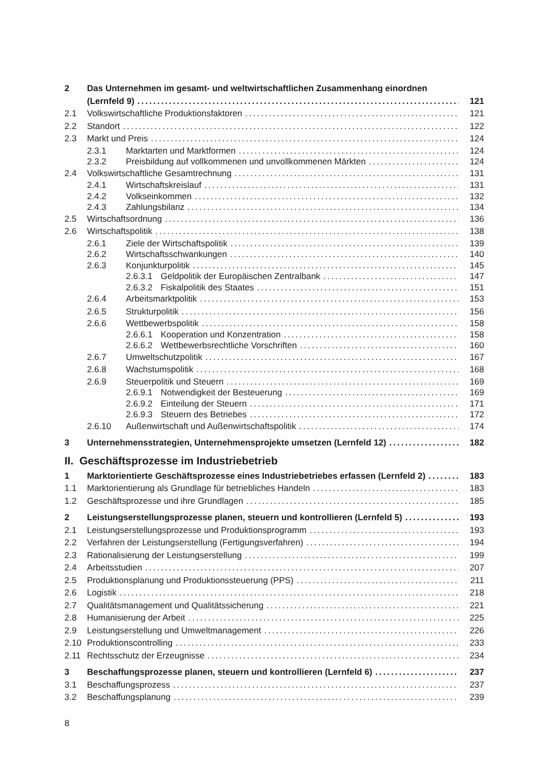2 Das Unternehmen im gesamt- und weltwirtschaftlichen Zusammenhang einordnen
(Lernfeld 9) 121
2.1 Volkswirtschaftliche Produktionsfaktoren 121
2.2 Standort 122
2.3 Markt und Preis 124
2.3.1 Marktarten und Marktformen 124
2.3.2 Preisbildung auf vollkommenen und unvollkommenen Märkten 124
2.4 Volkswirtschaftliche Gesamtrechnung 131
2.4.1 Wirtschaftskreislauf 131
2.4.2 Volkseinkommen 132
2.4.3 Zahlungsbilanz 134
2.5 Wirtschaftsordnung 136
2.6 Wirtschaftspolitik 138
2.6.1 Ziele der Wirtschaftspolitik 139
2.6.2 Wirtschaftsschwankungen 140
2.6.3 Konjunkturpolitik 145
2.6.3.1
Geldpolitik der Europäischen Zentralbank 147
2.6.3.2
Fiskalpolitik des Staates 151
2.6.4 Arbeitsmarktpolitik 153
2.6.5 Strukturpolitik 156
2.6.6 Wettbewerbspolitik 158
2.6.6.1
Kooperation und Konzentration 158
2.6.6.2
Wettbewerbsrechtliche Vorschriften 160
2.6.7 Umweltschutzpolitik 167
2.6.8 Wachstumspolitik 168
2.6.9 Steuerpolitik und Steuern 169
2.6.9.1
Notwendigkeit der Besteuerung 169
2.6.9.2
Einteilung der Steuern 171
2.6.9.3
Steuern des Betriebes 172
2.6.10 Außenwirtschaft und Außenwirtschaftspolitik 174
3 Unternehmensstrategien, Unternehmensprojekte umsetzen (Lernfeld 12) 182
II. Geschäftsprozesse im Industriebetrieb
1 Marktorientierte Geschäftsprozesse eines Industriebetriebes erfassen (Lernfeld 2) 183
1.1 Marktorientierung als Grundlage für betriebliches Handeln 183
1.2 Geschäftsprozesse und ihre Grundlagen 185
2 Leistungserstellungsprozesse planen, steuern und kontrollieren (Lernfeld 5) 193
2.1 Leistungserstellungsprozesse und Produktionsprogramm 193
2.2 Verfahren der Leistungserstellung (Fertigungsverfahren) 194
2.3 Rationalisierung der Leistungserstellung 199
2.4 Arbeitsstudien 207
2.5 Produktionsplanung und Produktionssteuerung (PPS) 211
2.6 Logistik 218
2.7 Qualitätsmanagement und Qualitätssicherung 221
2.8 Humanisierung der Arbeit 225
2.9 Leistungserstellung und Umweltmanagement 226
2.10 Produktionscontrolling 233
2.11 Rechtsschutz der Erzeugnisse 234
3 Beschaffungsprozesse planen, steuern und kontrollieren (Lernfeld 6) 237
3.1 Beschaffungsprozess 237
3.2 Beschaffungsplanung 239
8